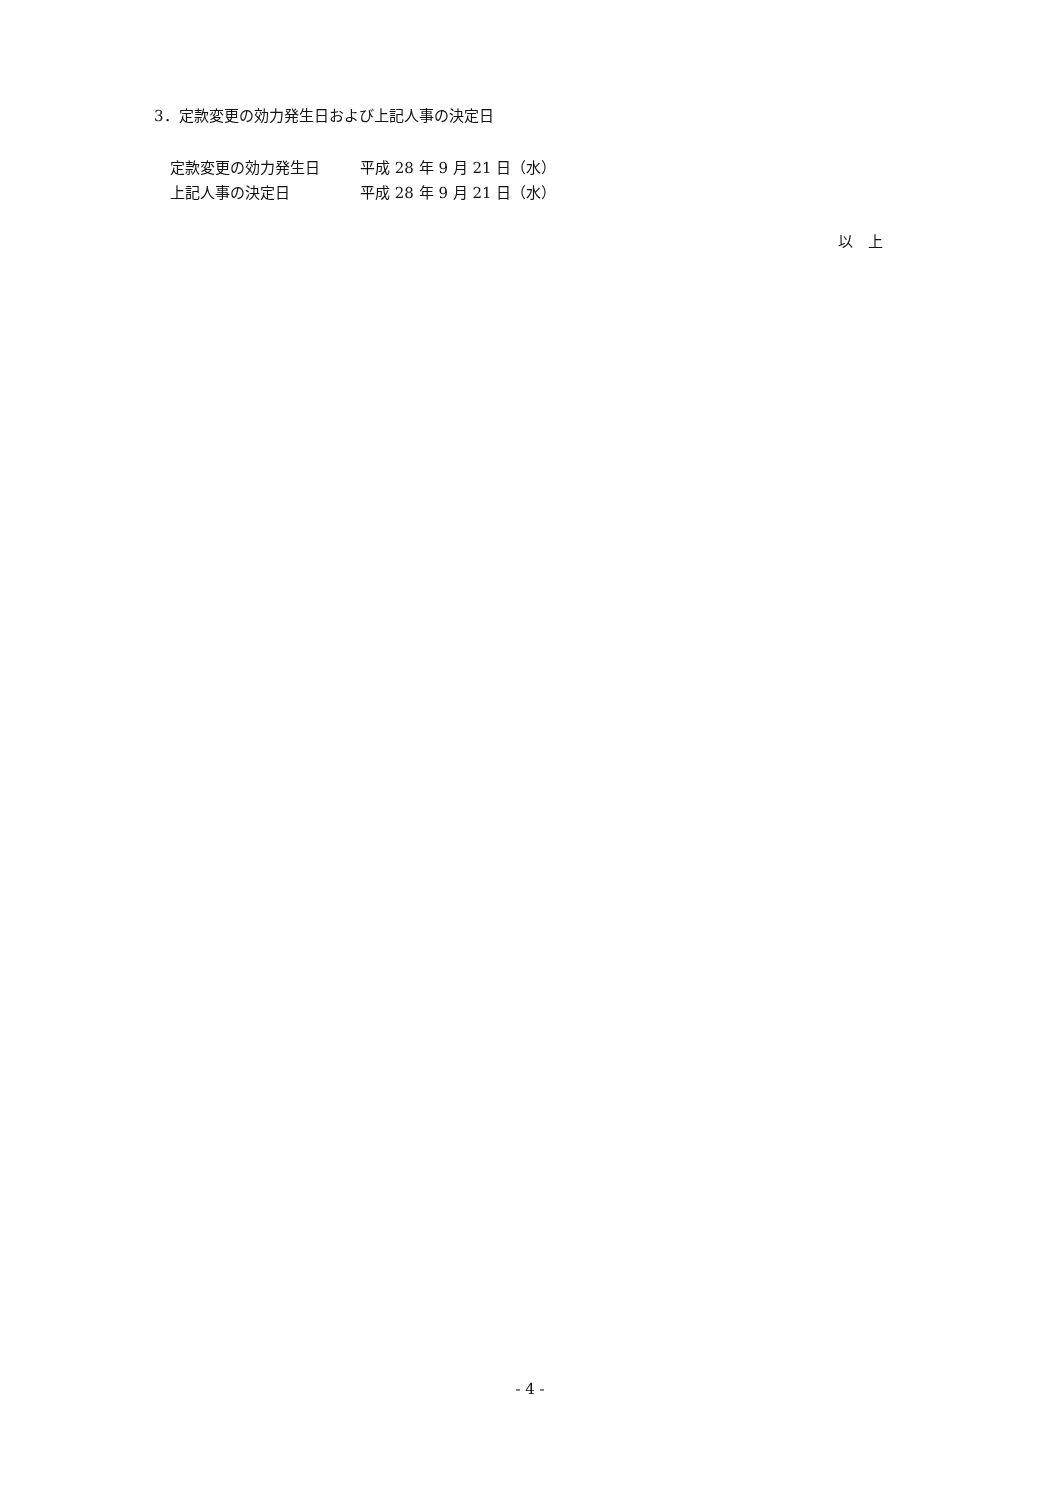3．定款変更の効力発生日および上記人事の決定日
| 定款変更の効力発生日 | 平成 28 年 9 月 21 日（水） |
| 上記人事の決定日 | 平成 28 年 9 月 21 日（水） |
以　上
- 4 -